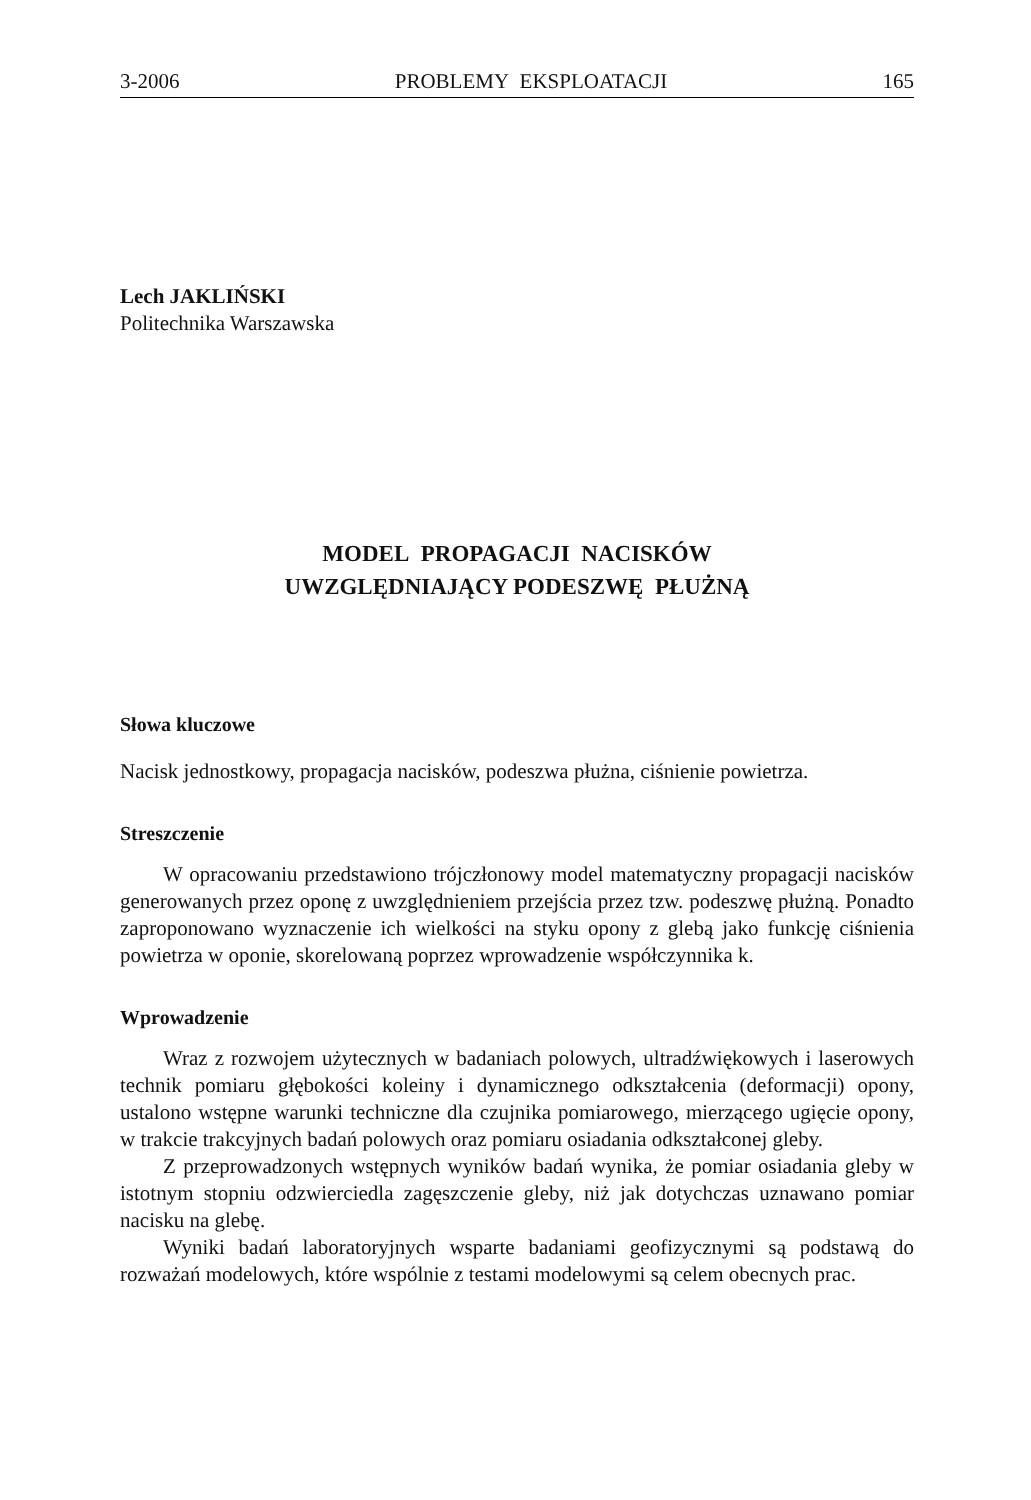3-2006 PROBLEMY EKSPLOATACJI 165
Lech JAKLIŃSKI
Politechnika Warszawska
MODEL PROPAGACJI NACISKÓW
UWZGLĘDNIAJĄCY PODESZWĘ PŁUŻNĄ
Słowa kluczowe
Nacisk jednostkowy, propagacja nacisków, podeszwa płużna, ciśnienie powietrza.
Streszczenie
W opracowaniu przedstawiono trójczłonowy model matematyczny propagacji nacisków generowanych przez oponę z uwzględnieniem przejścia przez tzw. podeszwę płużną. Ponadto zaproponowano wyznaczenie ich wielkości na styku opony z glebą jako funkcję ciśnienia powietrza w oponie, skorelowaną poprzez wprowadzenie współczynnika k.
Wprowadzenie
Wraz z rozwojem użytecznych w badaniach polowych, ultradźwiękowych i laserowych technik pomiaru głębokości koleiny i dynamicznego odkształcenia (deformacji) opony, ustalono wstępne warunki techniczne dla czujnika pomiarowego, mierzącego ugięcie opony, w trakcie trakcyjnych badań polowych oraz pomiaru osiadania odkształconej gleby.
Z przeprowadzonych wstępnych wyników badań wynika, że pomiar osiadania gleby w istotnym stopniu odzwierciedla zagęszczenie gleby, niż jak dotychczas uznawano pomiar nacisku na glebę.
Wyniki badań laboratoryjnych wsparte badaniami geofizycznymi są podstawą do rozważań modelowych, które wspólnie z testami modelowymi są celem obecnych prac.